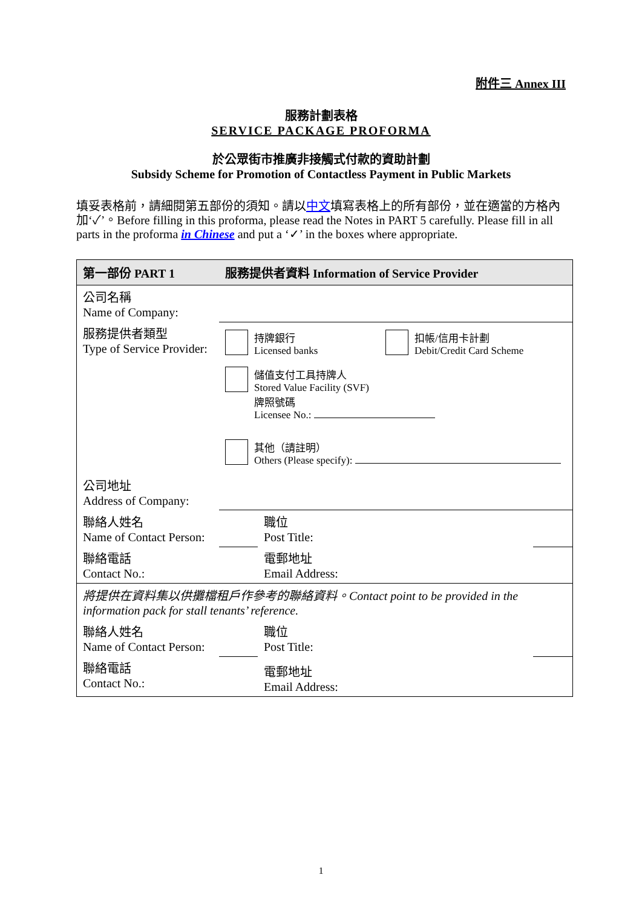附件三 Annex III
服務計劃表格
SERVICE PACKAGE PROFORMA
於公眾街市推廣非接觸式付款的資助計劃
Subsidy Scheme for Promotion of Contactless Payment in Public Markets
填妥表格前，請細閱第五部份的須知。請以中文填寫表格上的所有部份，並在適當的方格內加‘✓’。Before filling in this proforma, please read the Notes in PART 5 carefully. Please fill in all parts in the proforma in Chinese and put a ‘✓’ in the boxes where appropriate.
| 第一部份 PART 1 | 服務提供者資料 Information of Service Provider | | |
| --- | --- | --- | --- |
| 公司名稱 Name of Company: | | | |
| 服務提供者類型 Type of Service Provider: | 持牌銀行 Licensed banks 扣帳/信用卡計劃 Debit/Credit Card Scheme 儲值支付工具持牌人 Stored Value Facility (SVF) 牌照號碼 Licensee No.: 其他（請註明） Others (Please specify): | | |
| 公司地址 Address of Company: | | | |
| 聯絡人姓名 Name of Contact Person: | | 職位 Post Title: | |
| 聯絡電話 Contact No.: | | 電郵地址 Email Address: | |
| 將提供在資料集以供攤檔租戶作參考的聯絡資料。Contact point to be provided in the information pack for stall tenants’ reference. | | | |
| 聯絡人姓名 Name of Contact Person: | | 職位 Post Title: | |
| 聯絡電話 Contact No.: | | 電郵地址 Email Address: | |
1